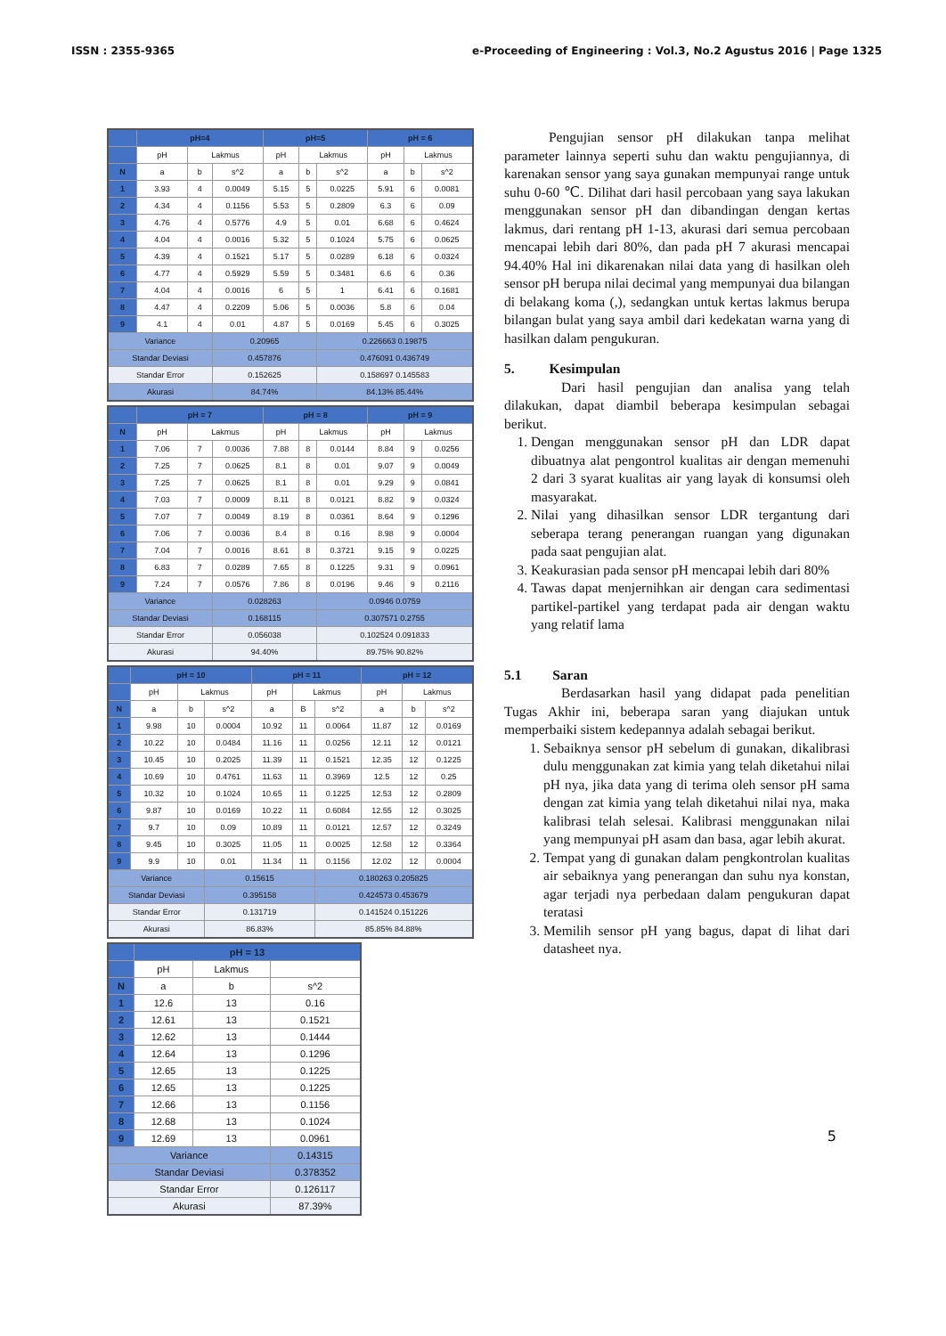ISSN : 2355-9365 e-Proceeding of Engineering : Vol.3, No.2 Agustus 2016 | Page 1325
| | pH=4 | | | pH=5 | | | pH = 6 | | |
| --- | --- | --- | --- | --- | --- | --- | --- | --- | --- |
| | pH | Lakmus | | pH | Lakmus | | pH | Lakmus | |
| N | a | b | s^2 | a | b | s^2 | a | b | s^2 |
| 1 | 3.93 | 4 | 0.0049 | 5.15 | 5 | 0.0225 | 5.91 | 6 | 0.0081 |
| 2 | 4.34 | 4 | 0.1156 | 5.53 | 5 | 0.2809 | 6.3 | 6 | 0.09 |
| 3 | 4.76 | 4 | 0.5776 | 4.9 | 5 | 0.01 | 6.68 | 6 | 0.4624 |
| 4 | 4.04 | 4 | 0.0016 | 5.32 | 5 | 0.1024 | 5.75 | 6 | 0.0625 |
| 5 | 4.39 | 4 | 0.1521 | 5.17 | 5 | 0.0289 | 6.18 | 6 | 0.0324 |
| 6 | 4.77 | 4 | 0.5929 | 5.59 | 5 | 0.3481 | 6.6 | 6 | 0.36 |
| 7 | 4.04 | 4 | 0.0016 | 6 | 5 | 1 | 6.41 | 6 | 0.1681 |
| 8 | 4.47 | 4 | 0.2209 | 5.06 | 5 | 0.0036 | 5.8 | 6 | 0.04 |
| 9 | 4.1 | 4 | 0.01 | 4.87 | 5 | 0.0169 | 5.45 | 6 | 0.3025 |
| Variance | | | 0.20965 | | | 0.226663 0.19875 | | | |
| Standar Deviasi | | | 0.457876 | | | 0.476091 0.436749 | | | |
| Standar Error | | | 0.152625 | | | 0.158697 0.145583 | | | |
| Akurasi | | | 84.74% | | | 84.13% 85.44% | | | |
| | pH = 7 | | | pH = 8 | | | pH = 9 | | |
| --- | --- | --- | --- | --- | --- | --- | --- | --- | --- |
| N | pH | Lakmus | | pH | Lakmus | | pH | Lakmus | |
| 1 | 7.06 | 7 | 0.0036 | 7.88 | 8 | 0.0144 | 8.84 | 9 | 0.0256 |
| 2 | 7.25 | 7 | 0.0625 | 8.1 | 8 | 0.01 | 9.07 | 9 | 0.0049 |
| 3 | 7.25 | 7 | 0.0625 | 8.1 | 8 | 0.01 | 9.29 | 9 | 0.0841 |
| 4 | 7.03 | 7 | 0.0009 | 8.11 | 8 | 0.0121 | 8.82 | 9 | 0.0324 |
| 5 | 7.07 | 7 | 0.0049 | 8.19 | 8 | 0.0361 | 8.64 | 9 | 0.1296 |
| 6 | 7.06 | 7 | 0.0036 | 8.4 | 8 | 0.16 | 8.98 | 9 | 0.0004 |
| 7 | 7.04 | 7 | 0.0016 | 8.61 | 8 | 0.3721 | 9.15 | 9 | 0.0225 |
| 8 | 6.83 | 7 | 0.0289 | 7.65 | 8 | 0.1225 | 9.31 | 9 | 0.0961 |
| 9 | 7.24 | 7 | 0.0576 | 7.86 | 8 | 0.0196 | 9.46 | 9 | 0.2116 |
| Variance | | | 0.028263 | | | 0.0946 0.0759 | | | |
| Standar Deviasi | | | 0.168115 | | | 0.307571 0.2755 | | | |
| Standar Error | | | 0.056038 | | | 0.102524 0.091833 | | | |
| Akurasi | | | 94.40% | | | 89.75% 90.82% | | | |
| | pH = 10 | | | pH = 11 | | | pH = 12 | | |
| --- | --- | --- | --- | --- | --- | --- | --- | --- | --- |
| | pH | Lakmus | | pH | Lakmus | | pH | Lakmus | |
| N | a | b | s^2 | a | B | s^2 | a | b | s^2 |
| 1 | 9.98 | 10 | 0.0004 | 10.92 | 11 | 0.0064 | 11.87 | 12 | 0.0169 |
| 2 | 10.22 | 10 | 0.0484 | 11.16 | 11 | 0.0256 | 12.11 | 12 | 0.0121 |
| 3 | 10.45 | 10 | 0.2025 | 11.39 | 11 | 0.1521 | 12.35 | 12 | 0.1225 |
| 4 | 10.69 | 10 | 0.4761 | 11.63 | 11 | 0.3969 | 12.5 | 12 | 0.25 |
| 5 | 10.32 | 10 | 0.1024 | 10.65 | 11 | 0.1225 | 12.53 | 12 | 0.2809 |
| 6 | 9.87 | 10 | 0.0169 | 10.22 | 11 | 0.6084 | 12.55 | 12 | 0.3025 |
| 7 | 9.7 | 10 | 0.09 | 10.89 | 11 | 0.0121 | 12.57 | 12 | 0.3249 |
| 8 | 9.45 | 10 | 0.3025 | 11.05 | 11 | 0.0025 | 12.58 | 12 | 0.3364 |
| 9 | 9.9 | 10 | 0.01 | 11.34 | 11 | 0.1156 | 12.02 | 12 | 0.0004 |
| Variance | | | 0.15615 | | | 0.180263 0.205825 | | | |
| Standar Deviasi | | | 0.395158 | | | 0.424573 0.453679 | | | |
| Standar Error | | | 0.131719 | | | 0.141524 0.151226 | | | |
| Akurasi | | | 86.83% | | | 85.85% 84.88% | | | |
| | pH = 13 | | |
| --- | --- | --- | --- |
| | pH | Lakmus | |
| N | a | b | s^2 |
| 1 | 12.6 | 13 | 0.16 |
| 2 | 12.61 | 13 | 0.1521 |
| 3 | 12.62 | 13 | 0.1444 |
| 4 | 12.64 | 13 | 0.1296 |
| 5 | 12.65 | 13 | 0.1225 |
| 6 | 12.65 | 13 | 0.1225 |
| 7 | 12.66 | 13 | 0.1156 |
| 8 | 12.68 | 13 | 0.1024 |
| 9 | 12.69 | 13 | 0.0961 |
| Variance | | | 0.14315 |
| Standar Deviasi | | | 0.378352 |
| Standar Error | | | 0.126117 |
| Akurasi | | | 87.39% |
Pengujian sensor pH dilakukan tanpa melihat parameter lainnya seperti suhu dan waktu pengujiannya, di karenakan sensor yang saya gunakan mempunyai range untuk suhu 0-60 ℃. Dilihat dari hasil percobaan yang saya lakukan menggunakan sensor pH dan dibandingan dengan kertas lakmus, dari rentang pH 1-13, akurasi dari semua percobaan mencapai lebih dari 80%, dan pada pH 7 akurasi mencapai 94.40% Hal ini dikarenakan nilai data yang di hasilkan oleh sensor pH berupa nilai decimal yang mempunyai dua bilangan di belakang koma (,), sedangkan untuk kertas lakmus berupa bilangan bulat yang saya ambil dari kedekatan warna yang di hasilkan dalam pengukuran.
5. Kesimpulan
Dari hasil pengujian dan analisa yang telah dilakukan, dapat diambil beberapa kesimpulan sebagai berikut.
1. Dengan menggunakan sensor pH dan LDR dapat dibuatnya alat pengontrol kualitas air dengan memenuhi 2 dari 3 syarat kualitas air yang layak di konsumsi oleh masyarakat.
2. Nilai yang dihasilkan sensor LDR tergantung dari seberapa terang penerangan ruangan yang digunakan pada saat pengujian alat.
3. Keakurasian pada sensor pH mencapai lebih dari 80%
4. Tawas dapat menjernihkan air dengan cara sedimentasi partikel-partikel yang terdapat pada air dengan waktu yang relatif lama
5.1 Saran
Berdasarkan hasil yang didapat pada penelitian Tugas Akhir ini, beberapa saran yang diajukan untuk memperbaiki sistem kedepannya adalah sebagai berikut.
1. Sebaiknya sensor pH sebelum di gunakan, dikalibrasi dulu menggunakan zat kimia yang telah diketahui nilai pH nya, jika data yang di terima oleh sensor pH sama dengan zat kimia yang telah diketahui nilai nya, maka kalibrasi telah selesai. Kalibrasi menggunakan nilai yang mempunyai pH asam dan basa, agar lebih akurat.
2. Tempat yang di gunakan dalam pengkontrolan kualitas air sebaiknya yang penerangan dan suhu nya konstan, agar terjadi nya perbedaan dalam pengukuran dapat teratasi
3. Memilih sensor pH yang bagus, dapat di lihat dari datasheet nya.
5